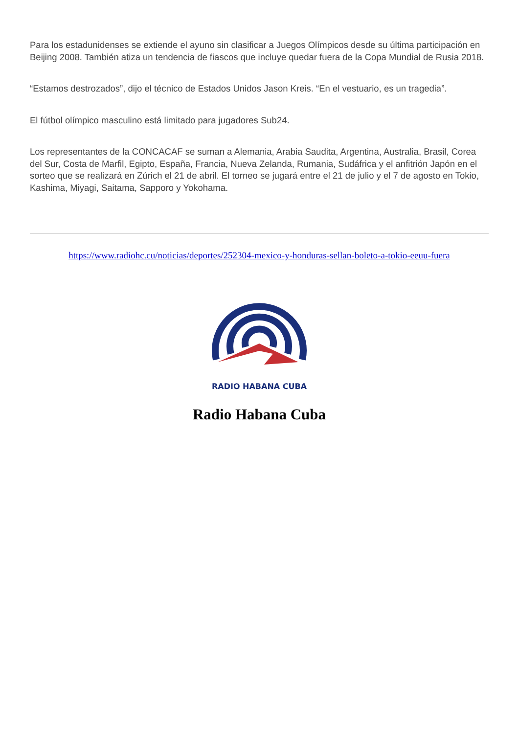Para los estadunidenses se extiende el ayuno sin clasificar a Juegos Olímpicos desde su última participación en Beijing 2008. También atiza un tendencia de fiascos que incluye quedar fuera de la Copa Mundial de Rusia 2018.
“Estamos destrozados”, dijo el técnico de Estados Unidos Jason Kreis. “En el vestuario, es un tragedia”.
El fútbol olímpico masculino está limitado para jugadores Sub24.
Los representantes de la CONCACAF se suman a Alemania, Arabia Saudita, Argentina, Australia, Brasil, Corea del Sur, Costa de Marfil, Egipto, España, Francia, Nueva Zelanda, Rumania, Sudáfrica y el anfitrión Japón en el sorteo que se realizará en Zúrich el 21 de abril. El torneo se jugará entre el 21 de julio y el 7 de agosto en Tokio, Kashima, Miyagi, Saitama, Sapporo y Yokohama.
https://www.radiohc.cu/noticias/deportes/252304-mexico-y-honduras-sellan-boleto-a-tokio-eeuu-fuera
RADIO HABANA CUBA
Radio Habana Cuba